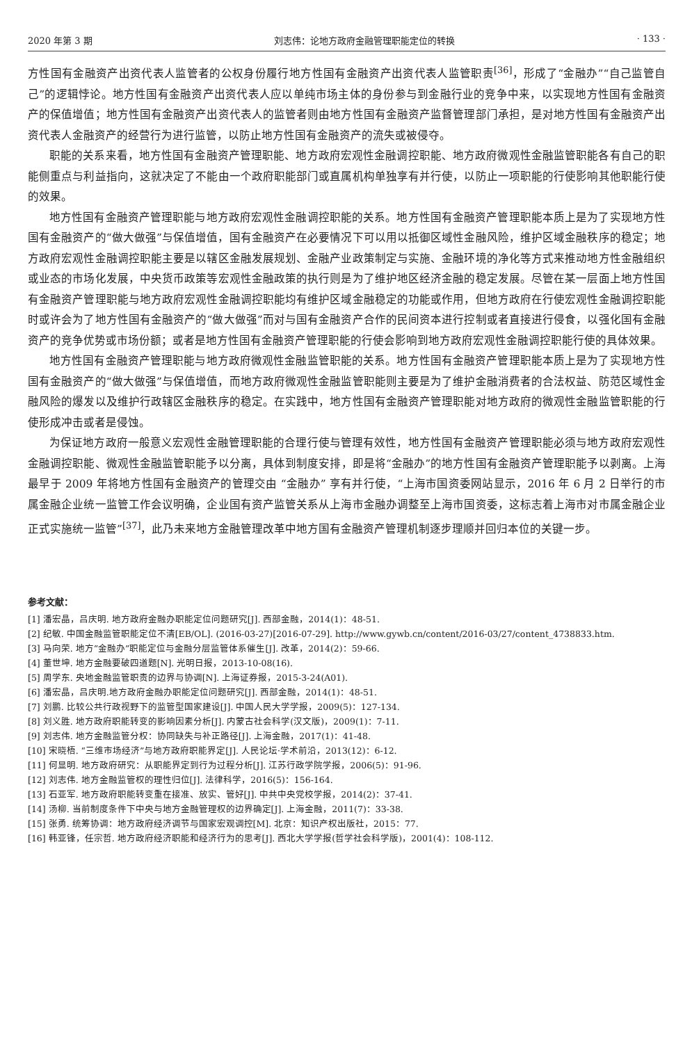2020 年第 3 期 刘志伟：论地方政府金融管理职能定位的转换 · 133 ·
方性国有金融资产出资代表人监管者的公权身份履行地方性国有金融资产出资代表人监管职责<sup>[36]</sup>，形成了“金融办”“自己监管自己”的逻辑悖论。地方性国有金融资产出资代表人应以单纯市场主体的身份参与到金融行业的竞争中来，以实现地方性国有金融资产的保值增值；地方性国有金融资产出资代表人的监管者则由地方性国有金融资产监督管理部门承担，是对地方性国有金融资产出资代表人金融资产的经营行为进行监管，以防止地方性国有金融资产的流失或被侵夺。
职能的关系来看，地方性国有金融资产管理职能、地方政府宏观性金融调控职能、地方政府微观性金融监管职能各有自己的职能侧重点与利益指向，这就决定了不能由一个政府职能部门或直属机构单独享有并行使，以防止一项职能的行使影响其他职能行使的效果。
地方性国有金融资产管理职能与地方政府宏观性金融调控职能的关系。地方性国有金融资产管理职能本质上是为了实现地方性国有金融资产的“做大做强”与保值增值，国有金融资产在必要情况下可以用以抵御区域性金融风险，维护区域金融秩序的稳定；地方政府宏观性金融调控职能主要是以辖区金融发展规划、金融产业政策制定与实施、金融环境的净化等方式来推动地方性金融组织或业态的市场化发展，中央货币政策等宏观性金融政策的执行则是为了维护地区经济金融的稳定发展。尽管在某一层面上地方性国有金融资产管理职能与地方政府宏观性金融调控职能均有维护区域金融稳定的功能或作用，但地方政府在行使宏观性金融调控职能时或许会为了地方性国有金融资产的“做大做强”而对与国有金融资产合作的民间资本进行控制或者直接进行侵食，以强化国有金融资产的竞争优势或市场份额；或者是地方性国有金融资产管理职能的行使会影响到地方政府宏观性金融调控职能行使的具体效果。
地方性国有金融资产管理职能与地方政府微观性金融监管职能的关系。地方性国有金融资产管理职能本质上是为了实现地方性国有金融资产的“做大做强”与保值增值，而地方政府微观性金融监管职能则主要是为了维护金融消费者的合法权益、防范区域性金融风险的爆发以及维护行政辖区金融秩序的稳定。在实践中，地方性国有金融资产管理职能对地方政府的微观性金融监管职能的行使形成冲击或者是侵蚀。
为保证地方政府一般意义宏观性金融管理职能的合理行使与管理有效性，地方性国有金融资产管理职能必须与地方政府宏观性金融调控职能、微观性金融监管职能予以分离，具体到制度安排，即是将“金融办”的地方性国有金融资产管理职能予以剥离。上海最早于 2009 年将地方性国有金融资产的管理交由 “金融办” 享有并行使，“上海市国资委网站显示，2016 年 6 月 2 日举行的市属金融企业统一监管工作会议明确，企业国有资产监管关系从上海市金融办调整至上海市国资委，这标志着上海市对市属金融企业正式实施统一监管”<sup>[37]</sup>，此乃未来地方金融管理改革中地方国有金融资产管理机制逐步理顺并回归本位的关键一步。
参考文献：
[1] 潘宏晶，吕庆明. 地方政府金融办职能定位问题研究[J]. 西部金融，2014(1)：48-51.
[2] 纪敏. 中国金融监管职能定位不清[EB/OL]. (2016-03-27)[2016-07-29]. http://www.gywb.cn/content/2016-03/27/content_4738833.htm.
[3] 马向荣. 地方“金融办”职能定位与金融分层监管体系催生[J]. 改革，2014(2)：59-66.
[4] 董世坤. 地方金融要破四道题[N]. 光明日报，2013-10-08(16).
[5] 周学东. 央地金融监管职责的边界与协调[N]. 上海证券报，2015-3-24(A01).
[6] 潘宏晶，吕庆明.地方政府金融办职能定位问题研究[J]. 西部金融，2014(1)：48-51.
[7] 刘鹏. 比较公共行政视野下的监管型国家建设[J]. 中国人民大学学报，2009(5)：127-134.
[8] 刘义胜. 地方政府职能转变的影响因素分析[J]. 内蒙古社会科学(汉文版)，2009(1)：7-11.
[9] 刘志伟. 地方金融监管分权：协同缺失与补正路径[J]. 上海金融，2017(1)：41-48.
[10] 宋晓梧. “三维市场经济”与地方政府职能界定[J]. 人民论坛·学术前沿，2013(12)：6-12.
[11] 何显明. 地方政府研究：从职能界定到行为过程分析[J]. 江苏行政学院学报，2006(5)：91-96.
[12] 刘志伟. 地方金融监管权的理性归位[J]. 法律科学，2016(5)：156-164.
[13] 石亚军. 地方政府职能转变重在接准、放实、管好[J]. 中共中央党校学报，2014(2)：37-41.
[14] 汤柳. 当前制度条件下中央与地方金融管理权的边界确定[J]. 上海金融，2011(7)：33-38.
[15] 张勇. 统筹协调：地方政府经济调节与国家宏观调控[M]. 北京：知识产权出版社，2015：77.
[16] 韩亚锋，任宗哲. 地方政府经济职能和经济行为的思考[J]. 西北大学学报(哲学社会科学版)，2001(4)：108-112.